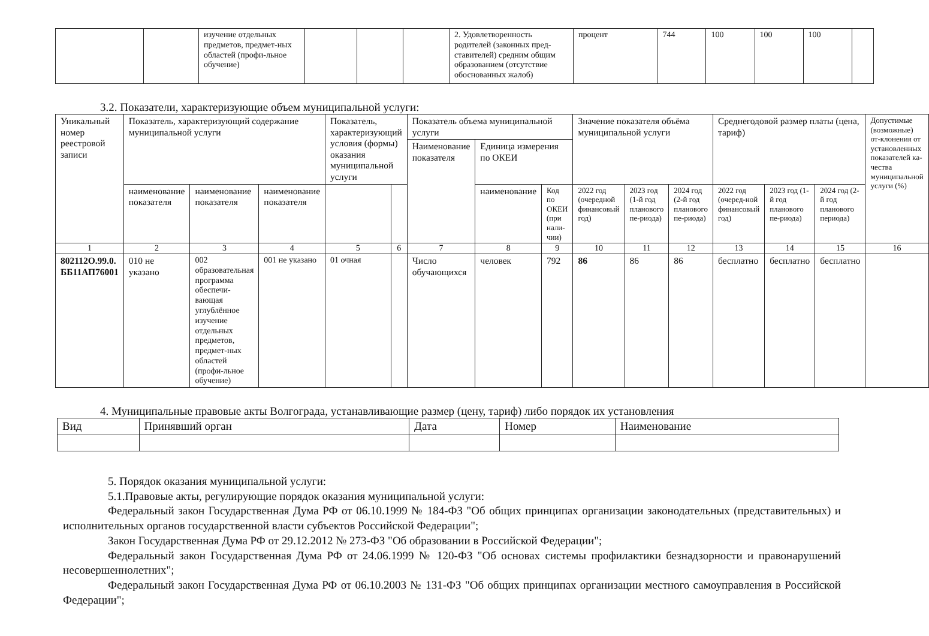| | | изучение отдельных предметов, предмет-ных областей (профи-льное обучение) | | | | 2. Удовлетворенность родителей (законных пред-ставителей) средним общим образованием (отсутствие обоснованных жалоб) | процент | 744 | 100 | 100 | 100 | |
3.2. Показатели, характеризующие объем муниципальной услуги:
| Уникальный номер реестровой записи | Показатель, характеризующий содержание муниципальной услуги | | | Показатель, характеризующий условия (формы) оказания муниципальной услуги | | Показатель объема муниципальной услуги | | | Значение показателя объёма муниципальной услуги | | | Среднегодовой размер платы (цена, тариф) | | | Допустимые (возможные) от-клонения от установленных показателей ка-чества муниципальной услуги (%) |
| --- | --- | --- | --- | --- | --- | --- | --- | --- | --- | --- | --- | --- | --- | --- | --- |
| | | | | | | Наименование показателя | Единица измерения по ОКЕИ | | | | | | | | |
| | наименование показателя | наименование показателя | наименование показателя | | | | наименование | Код по ОКЕИ (при нали-чии) | 2022 год (очередной финансовый год) | 2023 год (1-й год планового пе-риода) | 2024 год (2-й год планового пе-риода) | 2022 год (очеред-ной финансовый год) | 2023 год (1-й год планового пе-риода) | 2024 год (2-й год планового периода) | |
| 1 | 2 | 3 | 4 | 5 | 6 | 7 | 8 | 9 | 10 | 11 | 12 | 13 | 14 | 15 | 16 |
| 802112О.99.0. ББ11АП76001 | 010 не указано | 002 образовательная программа обеспечи-вающая углублённое изучение отдельных предметов, предмет-ных областей (профи-льное обучение) | 001 не указано | 01 очная | | Число обучающихся | человек | 792 | 86 | 86 | 86 | бесплатно | бесплатно | бесплатно | |
4. Муниципальные правовые акты Волгограда, устанавливающие размер (цену, тариф) либо порядок их установления
| Вид | Принявший орган | Дата | Номер | Наименование |
| --- | --- | --- | --- | --- |
5. Порядок оказания муниципальной услуги:
5.1.Правовые акты, регулирующие порядок оказания муниципальной услуги:
Федеральный закон Государственная Дума РФ от 06.10.1999 № 184-ФЗ "Об общих принципах организации законодательных (представительных) и исполнительных органов государственной власти субъектов Российской Федерации";
Закон Государственная Дума РФ от 29.12.2012 № 273-ФЗ "Об образовании в Российской Федерации";
Федеральный закон Государственная Дума РФ от 24.06.1999 № 120-ФЗ "Об основах системы профилактики безнадзорности и правонарушений несовершеннолетних";
Федеральный закон Государственная Дума РФ от 06.10.2003 № 131-ФЗ "Об общих принципах организации местного самоуправления в Российской Федерации";